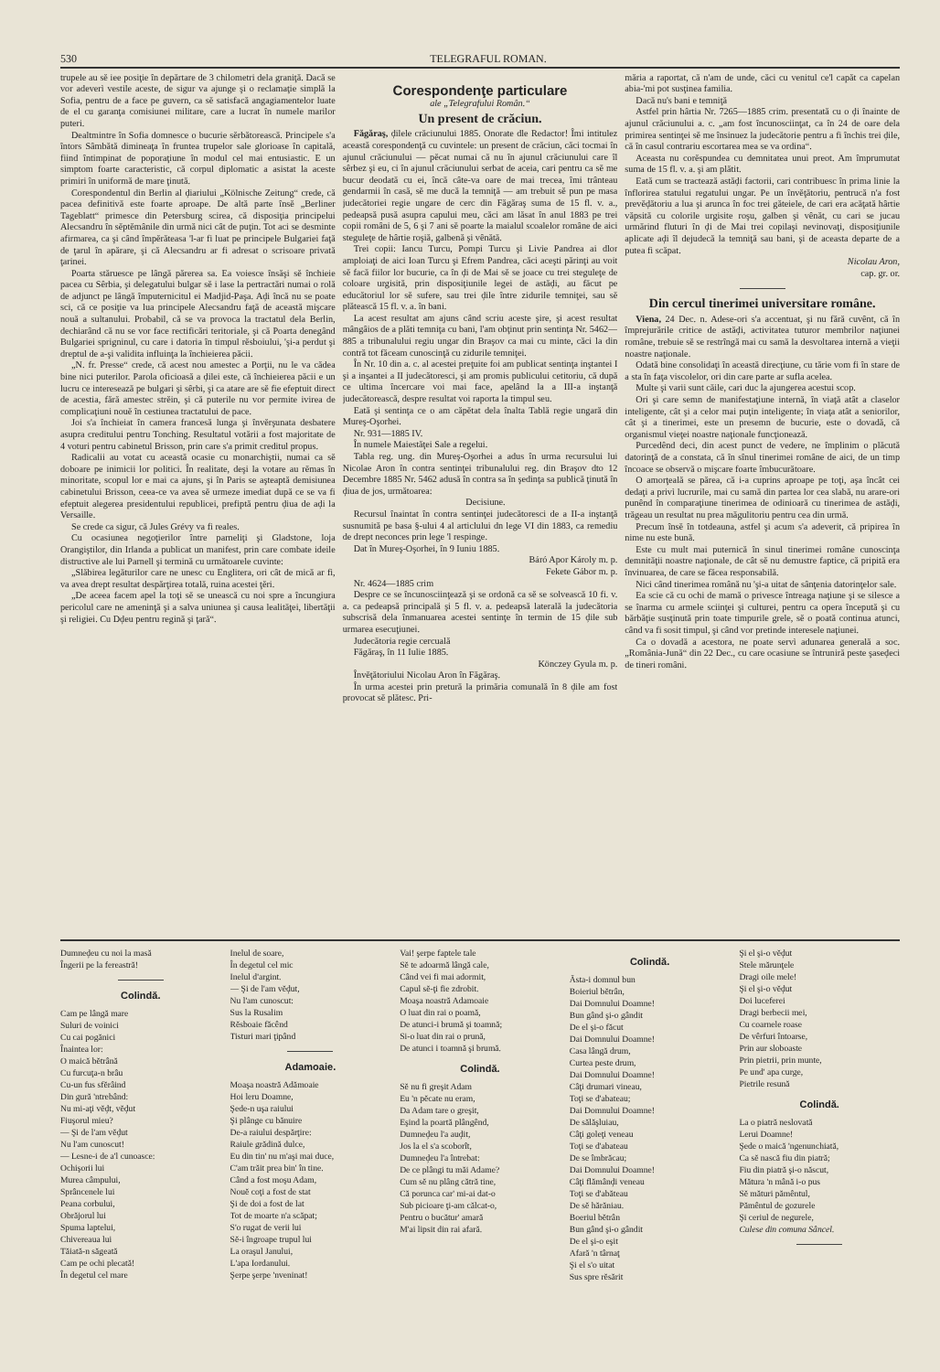530 TELEGRAFUL ROMAN.
trupele au sĕ iee posiţie în depărtare de 3 chilometri dela graniţă. Dacă se vor adeverì vestile aceste, de sigur va ajunge şi o reclamaţie simplă la Sofia, pentru de a face pe guvern, ca sĕ satisfacă angagiamentelor luate de el cu garanţa comisiunei militare, care a lucrat în numele marilor puteri.
Dealtmintre în Sofia domnesce o bucurie sĕrbătorească. Principele s'a întors Sâmbătă dimineaţa în fruntea trupelor sale glorioase în capitală, fiind întimpinat de poporaţiune în modul cel mai entusiastic. E un simptom foarte caracteristic, că corpul diplomatic a asistat la aceste primiri în uniformă de mare ţinută.
Corespondentul din Berlin al ḑiariului „Kölnische Zeitung“ crede, că pacea definitivă este foarte aproape. De altă parte însĕ „Berliner Tageblatt“ primesce din Petersburg scirea, că disposiţia principelui Alecsandru în sĕptĕmânile din urmă nici cât de puţin. Tot aci se desminte afirmarea, ca şi când împĕrăteasa 'l-ar fi luat pe principele Bulgariei faţă de ţarul în apărare, şi că Alecsandru ar fi adresat o scrisoare privată ţarinei.
Poarta stăruesce pe lângă părerea sa. Ea voiesce însăşi sĕ închieie pacea cu Sêrbia, şi delegatului bulgar sĕ i lase la pertractări numai o rolă de adjunct pe lângă împuternicitul ei Madjid-Paşa. Aḑi încă nu se poate sci, că ce posiţie va lua principele Alecsandru faţă de această mişcare nouă a sultanului. Probabil, că se va provoca la tractatul dela Berlin, dechiarând că nu se vor face rectificări teritoriale, şi că Poarta denegând Bulgariei sprigninul, cu care i datoria în timpul rĕsboiului, 'şi-a perdut şi dreptul de a-şi validita influinţa la închieierea păcii.
„N. fr. Presse“ crede, că acest nou amestec a Porţii, nu le va cădea bine nici puterilor. Parola oficioasă a ḑilei este, că închieierea păcii e un lucru ce interesează pe bulgari şi sêrbi, şi ca atare are sĕ fie efeptuit direct de acestia, fără amestec strĕin, şi că puterile nu vor permite ivirea de complicaţiuni nouĕ în cestiunea tractatului de pace.
Joi s'a închieiat în camera francesă lunga şi învĕrşunata desbatere asupra creditului pentru Tonching. Resultatul votării a fost majoritate de 4 voturi pentru cabinetul Brisson, prin care s'a primit creditul propus.
Radicalii au votat cu această ocasie cu monarchiştii, numai ca sĕ doboare pe inimicii lor politici. În realitate, deşi la votare au rĕmas în minoritate, scopul lor e mai ca ajuns, şi în Paris se aşteaptă demisiunea cabinetului Brisson, ceea-ce va avea sĕ urmeze imediat după ce se va fi efeptuit alegerea presidentului republicei, prefiptă pentru ḑiua de aḑi la Versaille.
Se crede ca sigur, că Jules Grévy va fi reales.
Cu ocasiunea negoţierilor între parneliţi şi Gladstone, loja Orangiştilor, din Irlanda a publicat un manifest, prin care combate ideile distructive ale lui Parnell şi termină cu următoarele cuvinte:
„Slăbirea legăturilor care ne unesc cu Englitera, ori cât de mică ar fi, va avea drept resultat despărţirea totală, ruina acestei ţĕri.
„De aceea facem apel la toţi sĕ se unească cu noi spre a încungiura pericolul care ne ameninţă şi a salva uniunea şi causa lealităţei, libertăţii şi religiei. Cu Dḑeu pentru regină şi ţară“.
Corespondenţe particulare
ale „Telegrafului Român.“
Un present de crăciun.
Făgăraş, ḑilele crăciunului 1885. Onorate dle Redactor! Îmi intitulez această corespondenţă cu cuvintele: un present de crăciun, căci tocmai în ajunul crăciunului — pĕcat numai că nu în ajunul crăciunului care îl sêrbez şi eu, ci în ajunul crăciunului serbat de aceia, cari pentru ca sĕ me bucur deodată cu ei, încă câte-va oare de mai trecea, îmi trânteau gendarmii în casă, sĕ me ducă la temniţă — am trebuit sĕ pun pe masa judecătoriei regie ungare de cerc din Făgăraş suma de 15 fl. v. a., pedeapsă pusă asupra capului meu, căci am lăsat în anul 1883 pe trei copii români de 5, 6 şi 7 ani sĕ poarte la maialul scoalelor române de aici steguleţe de hârtie roşiă, galbenă şi vênătă.
Trei copii: Iancu Turcu, Pompi Turcu şi Livie Pandrea ai dlor amploiaţi de aici Ioan Turcu şi Efrem Pandrea, căci aceşti părinţi au voit sĕ facă fiilor lor bucurie, ca în ḑi de Mai sĕ se joace cu trei steguleţe de coloare urgisită, prin disposiţiunile legei de astăḑi, au făcut pe educătoriul lor sĕ sufere, sau trei ḑile între zidurile temniţei, sau sĕ plătească 15 fl. v. a. în bani.
La acest resultat am ajuns când scriu aceste şire, şi acest resultat mângâios de a plăti temniţa cu bani, l'am obţinut prin sentinţa Nr. 5462—885 a tribunalului regiu ungar din Braşov ca mai cu minte, căci la din contră tot făceam cunoscinţă cu zidurile temniţei.
În Nr. 10 din a. c. al acestei preţuite foi am publicat sentinţa inştantei I şi a inşantei a II judecătoresci, şi am promis publicului cetitoriu, că după ce ultima încercare voi mai face, apelând la a III-a inştanţă judecătorească, despre resultat voi raporta la timpul seu.
Eată şi sentinţa ce o am căpĕtat dela înalta Tablă regie ungară din Mureş-Oşorhei.
Nr. 931—1885 IV.
În numele Maiestăţei Sale a regelui.
Tabla reg. ung. din Mureş-Oşorhei a adus în urma recursului lui Nicolae Aron în contra sentinţei tribunalului reg. din Braşov dto 12 Decembre 1885 Nr. 5462 adusă în contra sa în şedinţa sa publică ţinută în ḑiua de jos, următoarea:
Decisiune.
Recursul înaintat în contra sentinţei judecătoresci de a II-a inştanţă susnumită pe basa §-ului 4 al articlului dn lege VI din 1883, ca remediu de drept neconces prin lege 'l respinge.
Dat în Mureş-Oşorhei, în 9 Iuniu 1885.
Báró Apor Károly m. p.
Fekete Gábor m. p.
Nr. 4624—1885 crim
Despre ce se încunosciinţează şi se ordonă ca sĕ se solvească 10 fi. v. a. ca pedeapsă principală şi 5 fl. v. a. pedeapsă laterală la judecătoria subscrisă dela înmanuarea acestei sentinţe în termin de 15 ḑile sub urmarea esecuţiunei.
Judecătoria regie cercuală
Făgăraş, în 11 Iulie 1885.
Könczey Gyula m. p.
Învĕţătoriului Nicolau Aron în Făgăraş.
În urma acestei prin pretură la primăria comunală în 8 ḑile am fost provocat sĕ plătesc. Pri-
măria a raportat, că n'am de unde, căci cu venitul ce'l capăt ca capelan abia-'mi pot susţinea familia.
Dacă nu's bani e temniţă
Astfel prin hârtia Nr. 7265—1885 crim. presentată cu o ḑi înainte de ajunul crăciunului a. c. „am fost încunosciinţat, ca în 24 de oare dela primirea sentinţei sĕ me însinuez la judecătorie pentru a fi închis trei ḑile, că în casul contrariu escortarea mea se va ordina“.
Aceasta nu corĕspundea cu demnitatea unui preot. Am împrumutat suma de 15 fl. v. a. şi am plătit.
Eată cum se tractează astăḑi factorii, cari contribuesc în prima linie la înflorirea statului regatului ungar. Pe un învĕţătoriu, pentrucă n'a fost prevĕḑătoriu a lua şi arunca în foc trei găteiele, de cari era acăţată hârtie văpsită cu colorile urgisite roşu, galben şi vênăt, cu cari se jucau urmărind fluturi în ḑi de Mai trei copilaşi nevinovaţi, disposiţiunile aplicate aḑi îl dejudecă la temniţă sau bani, şi de aceasta departe de a putea fi scăpat.
Nicolau Aron,
cap. gr. or.
Din cercul tinerimei universitare române.
Viena, 24 Dec. n. Adese-ori s'a accentuat, şi nu fără cuvênt, că în împrejurările critice de astăḑi, activitatea tuturor membrilor naţiunei române, trebuie sĕ se restrîngă mai cu samă la desvoltarea internă a vieţii noastre naţionale.
Odată bine consolidaţi în această direcţiune, cu tărie vom fi în stare de a sta în faţa viscolelor, ori din care parte ar sufla acelea.
Multe şi varii sunt căile, cari duc la ajungerea acestui scop.
Ori şi care semn de manifestaţiune internă, în viaţă atât a claselor inteligente, cât şi a celor mai puţin inteligente; în viaţa atât a seniorilor, cât şi a tinerimei, este un presemn de bucurie, este o dovadă, că organismul vieţei noastre naţionale funcţionează.
Purcedênd deci, din acest punct de vedere, ne împlinim o plăcută datorinţă de a constata, că în sînul tinerimei române de aici, de un timp încoace se observă o mişcare foarte îmbucurătoare.
O amorţeală se părea, că i-a cuprins aproape pe toţi, aşa încât cei dedaţi a privì lucrurile, mai cu samă din partea lor cea slabă, nu arare-ori punênd în comparaţiune tinerimea de odinioară cu tinerimea de astăḑi, trăgeau un resultat nu prea măgulitoriu pentru cea din urmă.
Precum însĕ în totdeauna, astfel şi acum s'a adeverit, că pripirea în nime nu este bună.
Este cu mult mai puternică în sinul tinerimei române cunoscinţa demnităţii noastre naţionale, de cât sĕ nu demustre faptice, că pripită era învinuarea, de care se făcea responsabilă.
Nici când tinerimea română nu 'şi-a uitat de sânţenia datorinţelor sale.
Ea scie că cu ochi de mamă o privesce întreaga naţiune şi se silesce a se înarma cu armele sciinţei şi culturei, pentru ca opera începută şi cu bărbăţie susţinută prin toate timpurile grele, sĕ o poată continua atunci, când va fi sosit timpul, şi când vor pretinde interesele naţiunei.
Ca o dovadă a acestora, ne poate servì adunarea generală a soc. „România-Jună“ din 22 Dec., cu care ocasiune se întruniră peste şaseḑeci de tineri români.
Dumneḑeu cu noi la masă
Îngerii pe la fereastră!
Colindă.
Cam pe lângă mare
Suluri de voinici
Cu cai pogănici
Înaintea lor:
O maică bĕtrână
Cu furcuţa-n brâu
Cu-un fus sfĕrâind
Din gură 'ntrebând:
Nu mi-aţi vĕḑt, vĕḑut
Fiuşorul mieu?
— Şi de l'am vĕḑut
Nu l'am cunoscut!
— Lesne-i de a'l cunoasce:
Ochişorii lui
Murea câmpului,
Sprâncenele lui
Peana corbului,
Obrăjorul lui
Spuma laptelui,
Chivereaua lui
Tăiată-n săgeată
Cam pe ochi plecată!
În degetul cel mare
Inelul de soare,
În degetul cel mic
Inelul d'argint.
— Şi de l'am vĕḑut,
Nu l'am cunoscut:
Sus la Rusalim
Rĕsboaie făcênd
Tisturi mari ţipând
Adamoaie.
Moaşa noastră Adămoaie
Hoi leru Doamne,
Şede-n uşa raiului
Şi plânge cu bănuire
De-a raiului despărţire:
Raiule grădină dulce,
Eu din tin' nu m'aşi mai duce,
C'am trăit prea bin' în tine.
Când a fost moşu Adam,
Nouĕ coţi a fost de stat
Şi de doi a fost de lat
Tot de moarte n'a scăpat;
S'o rugat de verii lui
Sĕ-i îngroape trupul lui
La oraşul Janului,
L'apa Iordanului.
Şerpe şerpe 'nveninat!
Vai! şerpe faptele tale
Sĕ te adoarmă lângă cale,
Când vei fi mai adormit,
Capul sĕ-ţi fie zdrobit.
Moaşa noastră Adamoaie
O luat din rai o poamă,
De atunci-i brumă şi toamnă;
Si-o luat din rai o prună,
De atunci i toamnă şi brumă.
Colindă.
Sĕ nu fi greşit Adam
Eu 'n pĕcate nu eram,
Da Adam tare o greşit,
Eşind la poartă plângênd,
Dumneḑeu l'a auḑit,
Jos la el s'a scoborît,
Dumneḑeu l'a întrebat:
De ce plângi tu măi Adame?
Cum sĕ nu plâng cătră tine,
Că porunca car' mi-ai dat-o
Sub picioare ţi-am călcat-o,
Pentru o bucătur' amară
M'ai lipsit din rai afară.
Colindă.
Ăsta-i domnul bun
Boieriul bĕtrân,
Dai Domnului Doamne!
Bun gând şi-o gândit
De el şi-o făcut
Dai Domnului Doamne!
Casa lângă drum,
Curtea peste drum,
Dai Domnului Doamne!
Câţi drumari vineau,
Toţi se d'abateau;
Dai Domnului Doamne!
De sălăşluiau,
Câţi goleţi veneau
Toţi se d'abateau
De se îmbrăcau;
Dai Domnului Doamne!
Câţi flămânḑi veneau
Toţi se d'abăteau
De sĕ hărăniau.
Boeriul bĕtrân
Bun gând şi-o gândit
De el şi-o eşit
Afară 'n târnaţ
Şi el s'o uitat
Sus spre rĕsărit
Şi el şi-o vĕḑut
Stele mărunţele
Dragi oile mele!
Şi el şi-o vĕḑut
Doi luceferei
Dragi berbecii mei,
Cu coarnele roase
De vêrfuri întoarse,
Prin aur sloboaste
Prin pietrii, prin munte,
Pe und' apa curge,
Pietrile resună
Colindă.
La o piatră neslovată
Lerui Doamne!
Şede o maică 'ngenunchiată,
Ca sĕ nască fiu din piatră;
Fiu din piatră şi-o născut,
Mătura 'n mână i-o pus
Sĕ mături pămêntul,
Pămêntul de gozurele
Şi ceriul de negurele,
Culese din comuna Sâncel.